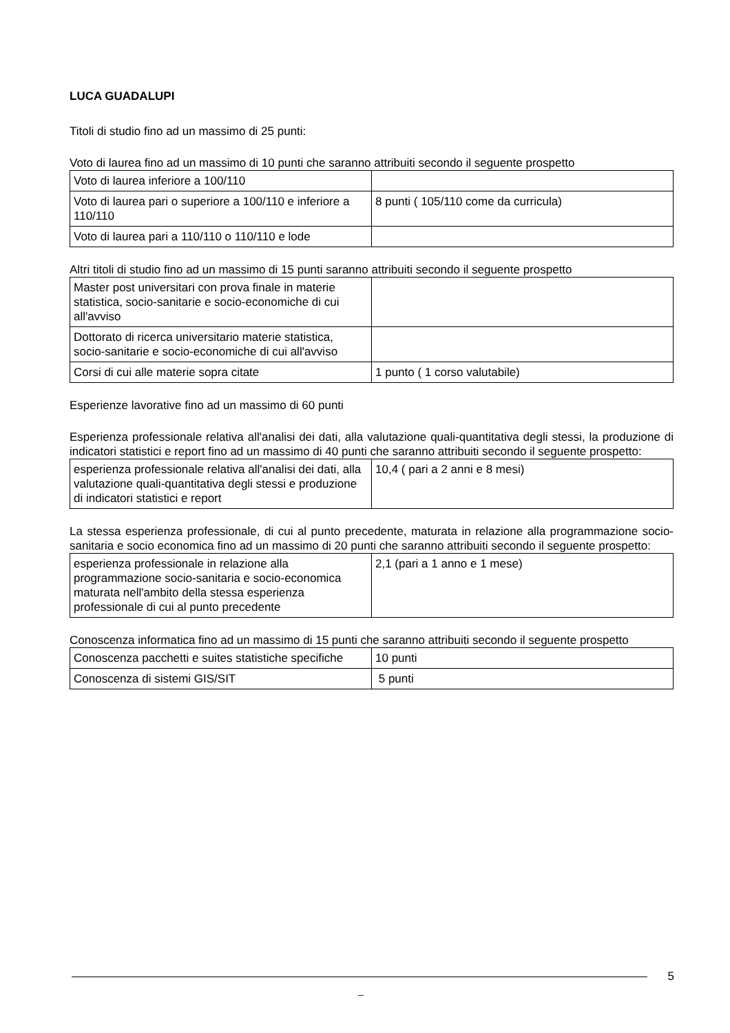LUCA GUADALUPI
Titoli di studio fino ad un massimo di 25 punti:
Voto di laurea fino ad un massimo di 10 punti che saranno attribuiti secondo il seguente prospetto
| Voto di laurea inferiore a 100/110 | |
| Voto di laurea pari o superiore a 100/110 e inferiore a 110/110 | 8 punti ( 105/110 come da curricula) |
| Voto di laurea pari a 110/110 o 110/110 e lode | |
Altri titoli di studio fino ad un massimo di 15 punti saranno attribuiti secondo il seguente prospetto
| Master post universitari con prova finale in materie statistica, socio-sanitarie e socio-economiche di cui all'avviso | |
| Dottorato di ricerca universitario materie statistica, socio-sanitarie e socio-economiche di cui all'avviso | |
| Corsi di cui alle materie sopra citate | 1 punto ( 1 corso valutabile) |
Esperienze lavorative fino ad un massimo di 60 punti
Esperienza professionale relativa all'analisi dei dati, alla valutazione quali-quantitativa degli stessi, la produzione di indicatori statistici e report fino ad un massimo di 40 punti che saranno attribuiti secondo il seguente prospetto:
| esperienza professionale relativa all'analisi dei dati, alla valutazione quali-quantitativa degli stessi e produzione di indicatori statistici e report | 10,4 ( pari a 2 anni e 8 mesi) |
La stessa esperienza professionale, di cui al punto precedente, maturata in relazione alla programmazione socio-sanitaria e socio economica fino ad un massimo di 20 punti che saranno attribuiti secondo il seguente prospetto:
| esperienza professionale in relazione alla programmazione socio-sanitaria e socio-economica maturata nell'ambito della stessa esperienza professionale di cui al punto precedente | 2,1 (pari a 1 anno e 1 mese) |
Conoscenza informatica fino ad un massimo di 15 punti che saranno attribuiti secondo il seguente prospetto
| Conoscenza pacchetti e suites statistiche specifiche | 10 punti |
| Conoscenza di sistemi GIS/SIT | 5 punti |
5
_